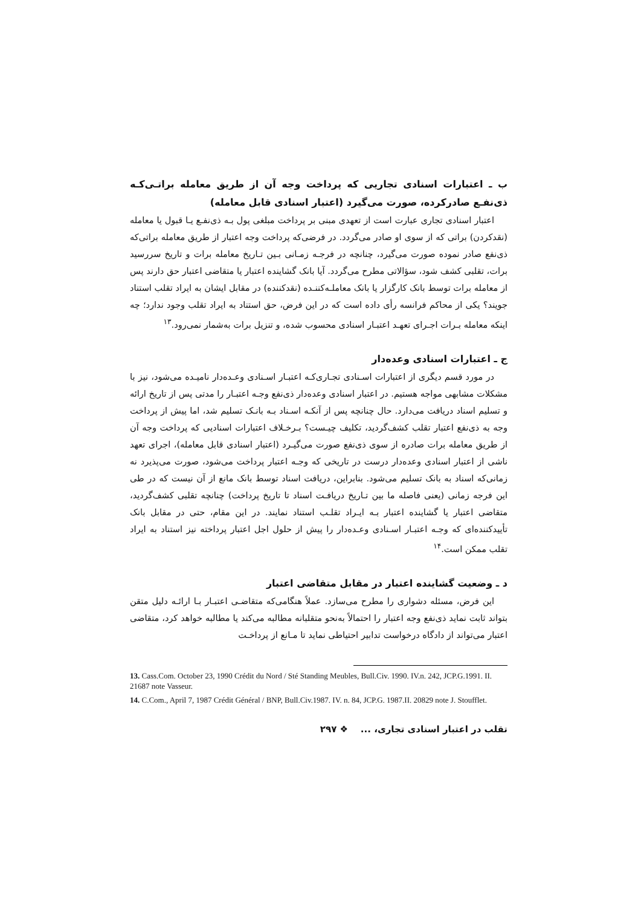ب ـ اعتبارات اسنادی تجاریی که پرداخت وجه آن از طریق معامله براتـی‌کـه ذی‌نفـع صادرکرده، صورت می‌گیرد (اعتبار اسنادی قابل معامله)
اعتبار اسنادی تجاری عبارت است از تعهدی مبنی بر پرداخت مبلغی پول بـه ذی‌نفـع یـا قبول یا معامله (نقدکردن) براتی که از سوی او صادر می‌گردد. در فرضی‌که پرداخت وجه اعتبار از طریق معامله براتی‌که ذی‌نفع صادر نموده صورت می‌گیرد، چنانچه در فرجـه زمـانی بـین تـاریخ معامله برات و تاریخ سررسید برات، تقلبی کشف شود، سؤالاتی مطرح می‌گردد. آیا بانک گشاینده اعتبار یا متقاضی اعتبار حق دارند پس از معامله برات توسط بانک کارگزار یا بانک معاملـه‌کننـده (نقدکننده) در مقابل ایشان به ایراد تقلب استناد جویند؟ یکی از محاکم فرانسه رأی داده است که در این فرض، حق استناد به ایراد تقلب وجود ندارد؛ چه اینکه معامله بـرات اجـرای تعهـد اعتبـار اسنادی محسوب شده، و تنزیل برات به‌شمار نمی‌رود.<sup>۱۳</sup>
ج ـ اعتبارات اسنادی وعده‌دار
در مورد قسم دیگری از اعتبارات اسـنادی تجـاری‌کـه اعتبـار اسـنادی وعـده‌دار نامیـده می‌شود، نیز با مشکلات مشابهی مواجه هستیم. در اعتبار اسنادی وعده‌دار ذی‌نفع وجـه اعتبـار را مدتی پس از تاریخ ارائه و تسلیم اسناد دریافت می‌دارد. حال چنانچه پس از آنکـه اسـناد بـه بانـک تسلیم شد، اما پیش از پرداخت وجه به ذی‌نفع اعتبار تقلب کشف‌گردید، تکلیف چیـست؟ بـرخـلاف اعتبارات اسنادیی که پرداخت وجه آن از طریق معامله برات صادره از سوی ذی‌نفع صورت می‌گیـرد (اعتبار اسنادی قابل معامله)، اجرای تعهد ناشی از اعتبار اسنادی وعده‌دار درست در تاریخی که وجـه اعتبار پرداخت می‌شود، صورت می‌پذیرد نه زمانی‌که اسناد به بانک تسلیم می‌شود. بنابراین، دریافت اسناد توسط بانک مانع از آن نیست که در طی این فرجه زمانی (یعنی فاصله ما بین تـاریخ دریافـت اسناد تا تاریخ پرداخت) چنانچه تقلبی کشف‌گردید، متقاضی اعتبار یا گشاینده اعتبار بـه ایـراد تقلـب استناد نمایند. در این مقام، حتی در مقابل بانک تأییدکننده‌ای که وجـه اعتبـار اسـنادی وعـده‌دار را پیش از حلول اجل اعتبار پرداخته نیز استناد به ایراد تقلب ممکن است.<sup>۱۴</sup>
د ـ وضعیت گشاینده اعتبار در مقابل متقاضی اعتبار
این فرض، مسئله دشواری را مطرح می‌سازد. عملاً هنگامی‌که متقاضـی اعتبـار بـا ارائـه دلیل متقن بتواند ثابت نماید ذی‌نفع وجه اعتبار را احتمالاً به‌نحو متقلبانه مطالبه می‌کند یا مطالبه خواهد کرد، متقاضی اعتبار می‌تواند از دادگاه درخواست تدابیر احتیاطی نماید تا مـانع از پرداخـت
13. Cass.Com. October 23, 1990 Crédit du Nord / Sté Standing Meubles, Bull.Civ. 1990. IV.n. 242, JCP.G.1991. II. 21687 note Vasseur.
14. C.Com., April 7, 1987 Crédit Général / BNP, Bull.Civ.1987. IV. n. 84, JCP.G. 1987.II. 20829 note J. Stoufflet.
تقلب در اعتبار اسنادی تجاری، ... ❖ ۲۹۷